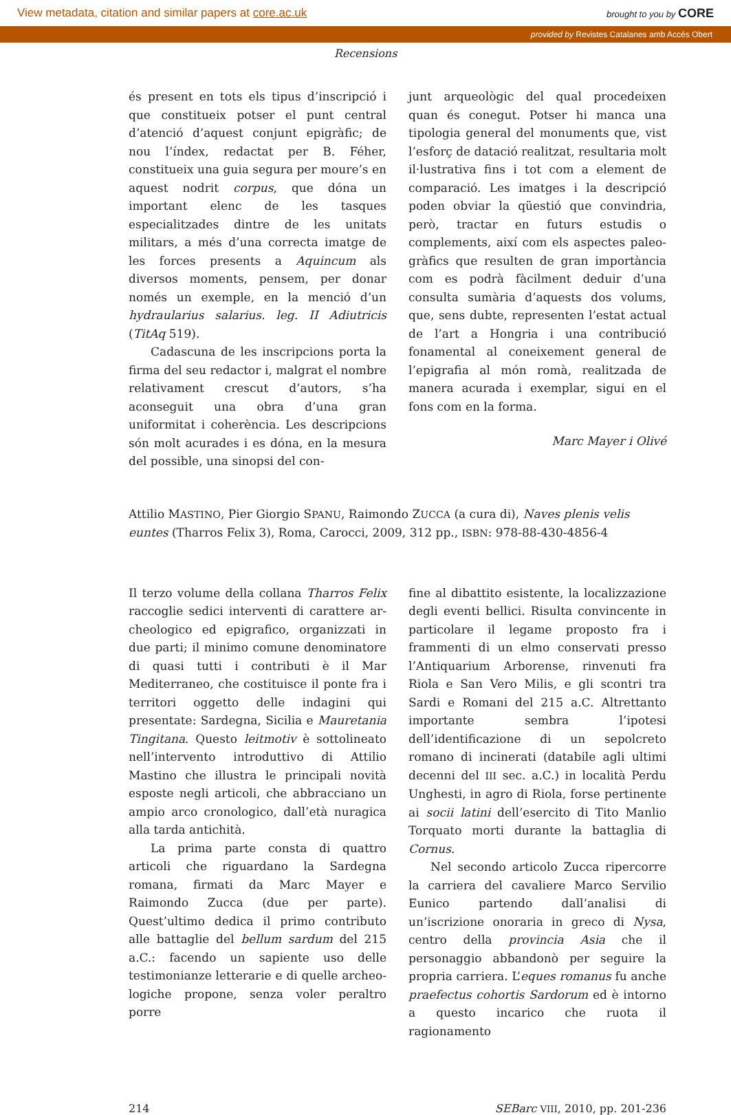View metadata, citation and similar papers at core.ac.uk brought to you by CORE
provided by Revistes Catalanes amb Accés Obert
Recensions
és present en tots els tipus d’inscripció i que constitueix potser el punt central d’atenció d’aquest conjunt epigràfic; de nou l’índex, redactat per B. Féher, constitueix una guia segura per moure’s en aquest nodrit corpus, que dóna un important elenc de les tasques especialitzades dintre de les unitats militars, a més d’una correcta imatge de les forces presents a Aquincum als diversos moments, pensem, per donar només un exemple, en la menció d’un hydraularius salarius. leg. II Adiutricis (TitAq 519).
Cadascuna de les inscripcions porta la firma del seu redactor i, malgrat el nombre relativament crescut d’autors, s’ha aconseguit una obra d’una gran uniformitat i coherència. Les descripcions són molt acurades i es dóna, en la mesura del possible, una sinopsi del con-
junt arqueològic del qual procedeixen quan és conegut. Potser hi manca una tipologia general del monuments que, vist l’esforç de datació realitzat, resultaria molt il·lustrativa fins i tot com a element de comparació. Les imatges i la descripció poden obviar la qüestió que convindria, però, tractar en futurs estudis o complements, així com els aspectes paleo­gràfics que resulten de gran importància com es podrà fàcilment deduir d’una consulta su­mària d’aquests dos volums, que, sens dubte, representen l’estat actual de l’art a Hongria i una contribució fonamental al coneixement general de l’epigrafia al món romà, realitzada de manera acurada i exemplar, sigui en el fons com en la forma.
Marc Mayer i Olivé
Attilio MASTINO, Pier Giorgio SPANU, Raimondo ZUCCA (a cura di), Naves plenis velis euntes (Tharros Felix 3), Roma, Carocci, 2009, 312 pp., ISBN: 978-88-430-4856-4
Il terzo volume della collana Tharros Felix raccoglie sedici interventi di carattere ar­cheologico ed epigrafico, organizzati in due parti; il minimo comune denominatore di quasi tutti i contributi è il Mar Mediterraneo, che costituisce il ponte fra i territori oggetto delle indagini qui presentate: Sardegna, Sicilia e Mauretania Tingitana. Questo leitmotiv è sottolineato nell’intervento introduttivo di Attilio Mastino che illustra le principali novità esposte negli articoli, che abbracciano un ampio arco cronologico, dall’età nuragica alla tarda antichità.
La prima parte consta di quattro articoli che riguardano la Sardegna romana, firmati da Marc Mayer e Raimondo Zucca (due per parte). Quest’ultimo dedica il primo contributo alle battaglie del bellum sardum del 215 a.C.: facendo un sapiente uso delle testimonianze letterarie e di quelle archeo­logiche propone, senza voler peraltro porre
fine al dibattito esistente, la localizzazione degli eventi bellici. Risulta convincente in particolare il legame proposto fra i frammenti di un elmo conservati presso l’Antiquarium Arborense, rinvenuti fra Riola e San Vero Milis, e gli scontri tra Sardi e Romani del 215 a.C. Altrettanto importante sembra l’ipotesi dell’identificazione di un sepolcreto romano di incinerati (databile agli ultimi decenni del III sec. a.C.) in località Perdu Unghesti, in agro di Riola, forse pertinente ai socii latini dell’esercito di Tito Manlio Torquato morti durante la battaglia di Cornus.
Nel secondo articolo Zucca ripercorre la carriera del cavaliere Marco Servilio Eunico partendo dall’analisi di un’iscrizione onoraria in greco di Nysa, centro della provincia Asia che il personaggio abbandonò per seguire la propria carriera. L’eques romanus fu anche praefectus cohortis Sardorum ed è intorno a questo incarico che ruota il ragionamento
214 SEBarc VIII, 2010, pp. 201-236